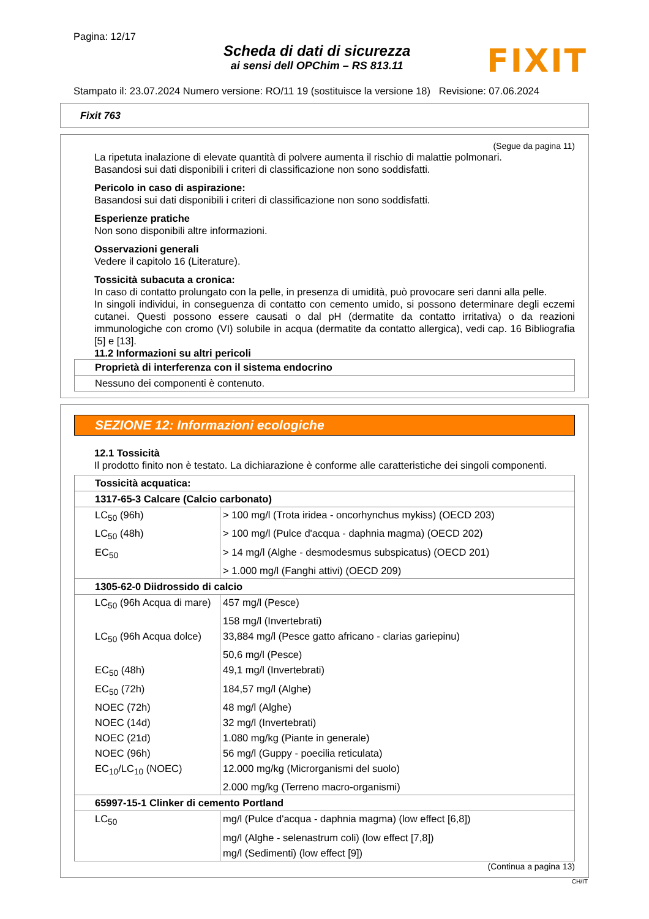Pagina: 12/17
Scheda di dati di sicurezza
ai sensi dell OPChim – RS 813.11
FIXIT
Stampato il: 23.07.2024 Numero versione: RO/11 19 (sostituisce la versione 18) Revisione: 07.06.2024
Fixit 763
(Segue da pagina 11)
La ripetuta inalazione di elevate quantità di polvere aumenta il rischio di malattie polmonari.
Basandosi sui dati disponibili i criteri di classificazione non sono soddisfatti.
Pericolo in caso di aspirazione:
Basandosi sui dati disponibili i criteri di classificazione non sono soddisfatti.
Esperienze pratiche
Non sono disponibili altre informazioni.
Osservazioni generali
Vedere il capitolo 16 (Literature).
Tossicità subacuta a cronica:
In caso di contatto prolungato con la pelle, in presenza di umidità, può provocare seri danni alla pelle.
In singoli individui, in conseguenza di contatto con cemento umido, si possono determinare degli eczemi cutanei. Questi possono essere causati o dal pH (dermatite da contatto irritativa) o da reazioni immunologiche con cromo (VI) solubile in acqua (dermatite da contatto allergica), vedi cap. 16 Bibliografia [5] e [13].
11.2 Informazioni su altri pericoli
| Proprietà di interferenza con il sistema endocrino |
| Nessuno dei componenti è contenuto. |
SEZIONE 12: Informazioni ecologiche
12.1 Tossicità
Il prodotto finito non è testato. La dichiarazione è conforme alle caratteristiche dei singoli componenti.
| Tossicità acquatica: | |
| 1317-65-3 Calcare (Calcio carbonato) | |
| LC<sub>50</sub> (96h) | > 100 mg/l (Trota iridea - oncorhynchus mykiss) (OECD 203) |
| LC<sub>50</sub> (48h) | > 100 mg/l (Pulce d'acqua - daphnia magma) (OECD 202) |
| EC<sub>50</sub> | > 14 mg/l (Alghe - desmodesmus subspicatus) (OECD 201) |
| | > 1.000 mg/l (Fanghi attivi) (OECD 209) |
| 1305-62-0 Diidrossido di calcio | |
| LC<sub>50</sub> (96h Acqua di mare) | 457 mg/l (Pesce) |
| | 158 mg/l (Invertebrati) |
| LC<sub>50</sub> (96h Acqua dolce) | 33,884 mg/l (Pesce gatto africano - clarias gariepinu) |
| | 50,6 mg/l (Pesce) |
| EC<sub>50</sub> (48h) | 49,1 mg/l (Invertebrati) |
| EC<sub>50</sub> (72h) | 184,57 mg/l (Alghe) |
| NOEC (72h) | 48 mg/l (Alghe) |
| NOEC (14d) | 32 mg/l (Invertebrati) |
| NOEC (21d) | 1.080 mg/kg (Piante in generale) |
| NOEC (96h) | 56 mg/l (Guppy - poecilia reticulata) |
| EC<sub>10</sub>/LC<sub>10</sub> (NOEC) | 12.000 mg/kg (Microrganismi del suolo) |
| | 2.000 mg/kg (Terreno macro-organismi) |
| 65997-15-1 Clinker di cemento Portland | |
| LC<sub>50</sub> | mg/l (Pulce d'acqua - daphnia magma) (low effect [6,8]) |
| | mg/l (Alghe - selenastrum coli) (low effect [7,8]) |
| | mg/l (Sedimenti) (low effect [9]) |
(Continua a pagina 13)
CH/IT